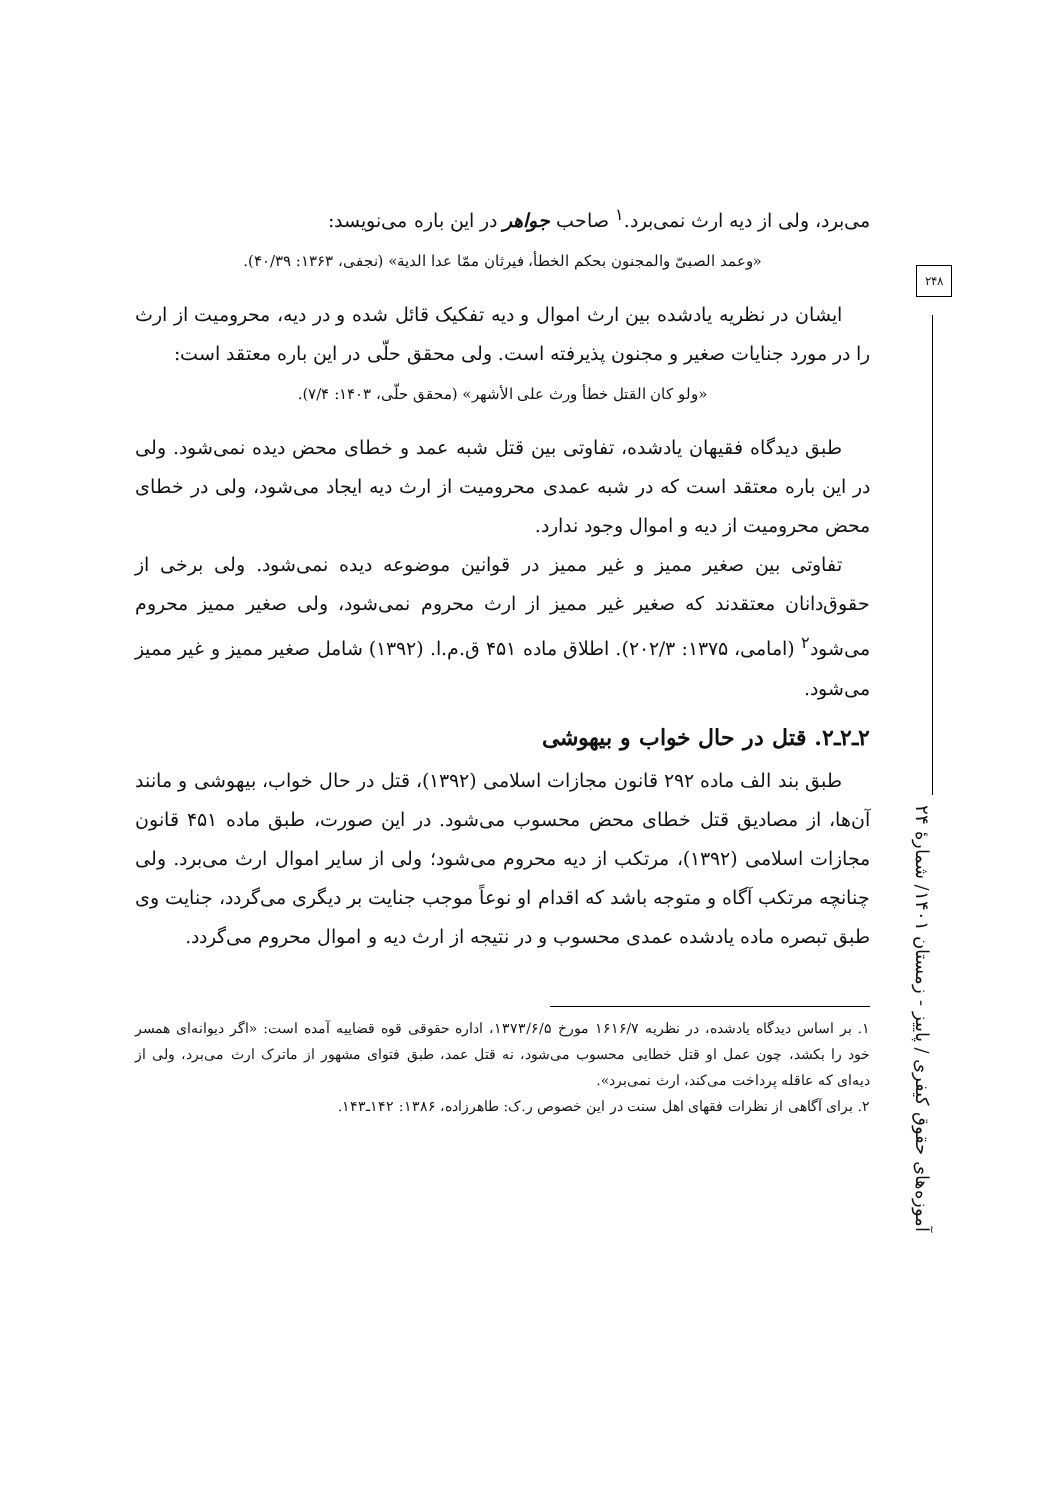۲۴۸
آموزه‌های حقوق کیفری / پاییز - زمستان ۱۴۰۱/ شمارهٔ ۲۴
می‌برد، ولی از دیه ارث نمی‌برد.<sup>۱</sup> صاحب جواهر در این باره می‌نویسد:
«وعمد الصبیّ والمجنون بحکم الخطأ، فیرثان ممّا عدا الدیة» (نجفی، ۱۳۶۳: ۴۰/۳۹).
ایشان در نظریه یادشده بین ارث اموال و دیه تفکیک قائل شده و در دیه، محرومیت از ارث را در مورد جنایات صغیر و مجنون پذیرفته است. ولی محقق حلّی در این باره معتقد است:
«ولو کان القتل خطأ ورث علی الأشهر» (محقق حلّی، ۱۴۰۳: ۷/۴).
طبق دیدگاه فقیهان یادشده، تفاوتی بین قتل شبه عمد و خطای محض دیده نمی‌شود. ولی در این باره معتقد است که در شبه عمدی محرومیت از ارث دیه ایجاد می‌شود، ولی در خطای محض محرومیت از دیه و اموال وجود ندارد.
تفاوتی بین صغیر ممیز و غیر ممیز در قوانین موضوعه دیده نمی‌شود. ولی برخی از حقوق‌دانان معتقدند که صغیر غیر ممیز از ارث محروم نمی‌شود، ولی صغیر ممیز محروم می‌شود<sup>۲</sup> (امامی، ۱۳۷۵: ۲۰۲/۳). اطلاق ماده ۴۵۱ ق.م.ا. (۱۳۹۲) شامل صغیر ممیز و غیر ممیز می‌شود.
۲ـ۲ـ۲. قتل در حال خواب و بیهوشی
طبق بند الف ماده ۲۹۲ قانون مجازات اسلامی (۱۳۹۲)، قتل در حال خواب، بیهوشی و مانند آن‌ها، از مصادیق قتل خطای محض محسوب می‌شود. در این صورت، طبق ماده ۴۵۱ قانون مجازات اسلامی (۱۳۹۲)، مرتکب از دیه محروم می‌شود؛ ولی از سایر اموال ارث می‌برد. ولی چنانچه مرتکب آگاه و متوجه باشد که اقدام او نوعاً موجب جنایت بر دیگری می‌گردد، جنایت وی طبق تبصره ماده یادشده عمدی محسوب و در نتیجه از ارث دیه و اموال محروم می‌گردد.
۱. بر اساس دیدگاه یادشده، در نظریه ۱۶۱۶/۷ مورخ ۱۳۷۳/۶/۵، اداره حقوقی قوه قضاییه آمده است: «اگر دیوانه‌ای همسر خود را بکشد، چون عمل او قتل خطایی محسوب می‌شود، نه قتل عمد، طبق فتوای مشهور از ماترک ارث می‌برد، ولی از دیه‌ای که عاقله پرداخت می‌کند، ارث نمی‌برد».
۲. برای آگاهی از نظرات فقهای اهل سنت در این خصوص ر.ک: طاهرزاده، ۱۳۸۶: ۱۴۲ـ۱۴۳.